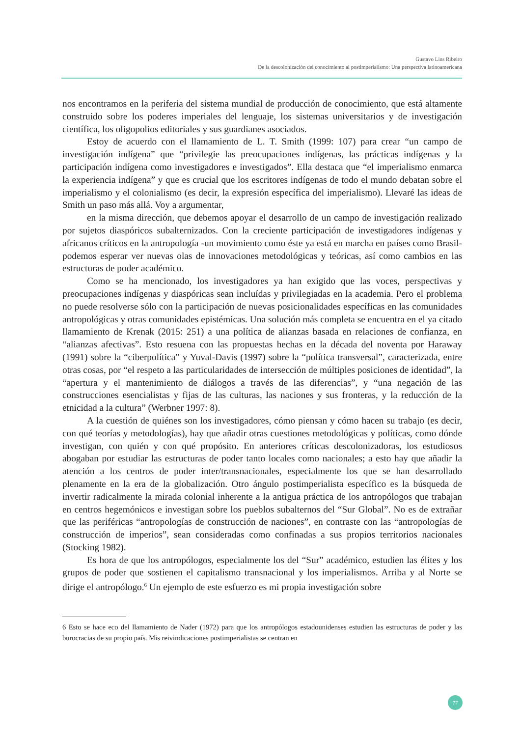Gustavo Lins Ribeiro
De la descolonización del conocimiento al postimperialismo: Una perspectiva latinoamericana
nos encontramos en la periferia del sistema mundial de producción de conocimiento, que está altamente construido sobre los poderes imperiales del lenguaje, los sistemas universitarios y de investigación científica, los oligopolios editoriales y sus guardianes asociados.
Estoy de acuerdo con el llamamiento de L. T. Smith (1999: 107) para crear “un campo de investigación indígena” que “privilegie las preocupaciones indígenas, las prácticas indígenas y la participación indígena como investigadores e investigados”. Ella destaca que “el imperialismo enmarca la experiencia indígena” y que es crucial que los escritores indígenas de todo el mundo debatan sobre el imperialismo y el colonialismo (es decir, la expresión específica del imperialismo). Llevaré las ideas de Smith un paso más allá. Voy a argumentar,
en la misma dirección, que debemos apoyar el desarrollo de un campo de investigación realizado por sujetos diaspóricos subalternizados. Con la creciente participación de investigadores indígenas y africanos críticos en la antropología -un movimiento como éste ya está en marcha en países como Brasil- podemos esperar ver nuevas olas de innovaciones metodológicas y teóricas, así como cambios en las estructuras de poder académico.
Como se ha mencionado, los investigadores ya han exigido que las voces, perspectivas y preocupaciones indígenas y diaspóricas sean incluídas y privilegiadas en la academia. Pero el problema no puede resolverse sólo con la participación de nuevas posicionalidades específicas en las comunidades antropológicas y otras comunidades epistémicas. Una solución más completa se encuentra en el ya citado llamamiento de Krenak (2015: 251) a una política de alianzas basada en relaciones de confianza, en “alianzas afectivas”. Esto resuena con las propuestas hechas en la década del noventa por Haraway (1991) sobre la “ciberpolítica” y Yuval-Davis (1997) sobre la “política transversal”, caracterizada, entre otras cosas, por “el respeto a las particularidades de intersección de múltiples posiciones de identidad”, la “apertura y el mantenimiento de diálogos a través de las diferencias”, y “una negación de las construcciones esencialistas y fijas de las culturas, las naciones y sus fronteras, y la reducción de la etnicidad a la cultura” (Werbner 1997: 8).
A la cuestión de quiénes son los investigadores, cómo piensan y cómo hacen su trabajo (es decir, con qué teorías y metodologías), hay que añadir otras cuestiones metodológicas y políticas, como dónde investigan, con quién y con qué propósito. En anteriores críticas descolonizadoras, los estudiosos abogaban por estudiar las estructuras de poder tanto locales como nacionales; a esto hay que añadir la atención a los centros de poder inter/transnacionales, especialmente los que se han desarrollado plenamente en la era de la globalización. Otro ángulo postimperialista específico es la búsqueda de invertir radicalmente la mirada colonial inherente a la antigua práctica de los antropólogos que trabajan en centros hegemónicos e investigan sobre los pueblos subalternos del “Sur Global”. No es de extrañar que las periféricas “antropologías de construcción de naciones”, en contraste con las “antropologías de construcción de imperios”, sean consideradas como confinadas a sus propios territorios nacionales (Stocking 1982).
Es hora de que los antropólogos, especialmente los del “Sur” académico, estudien las élites y los grupos de poder que sostienen el capitalismo transnacional y los imperialismos. Arriba y al Norte se dirige el antropólogo.<sup>6</sup> Un ejemplo de este esfuerzo es mi propia investigación sobre
6 Esto se hace eco del llamamiento de Nader (1972) para que los antropólogos estadounidenses estudien las estructuras de poder y las burocracias de su propio país. Mis reivindicaciones postimperialistas se centran en
77